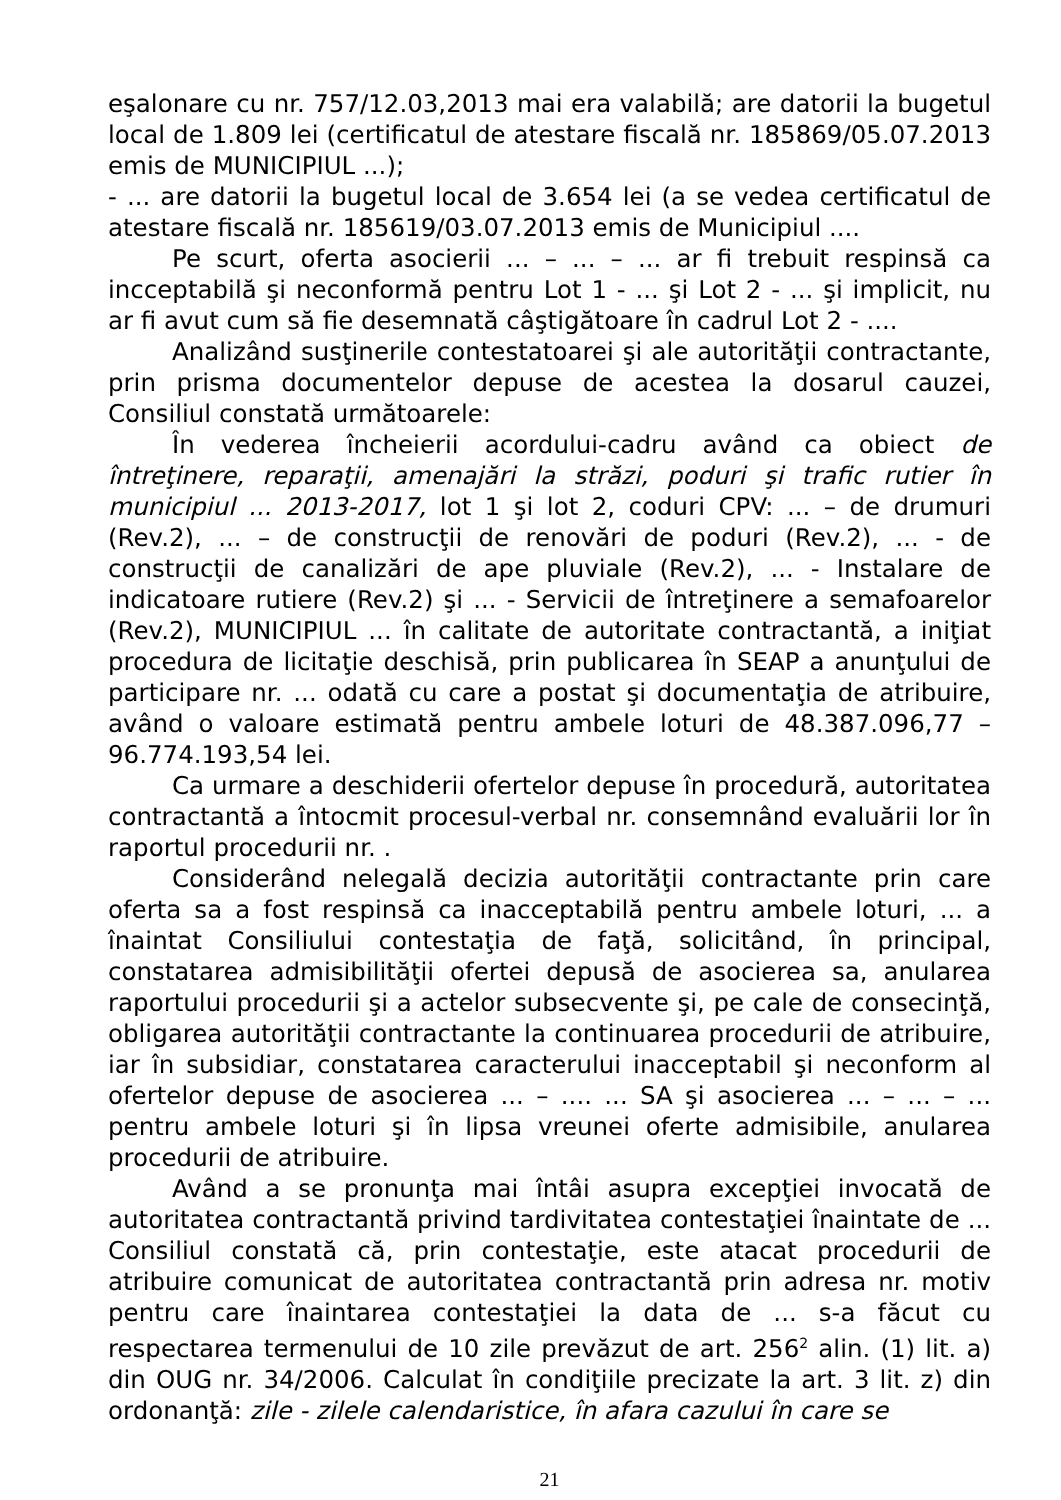eşalonare cu nr. 757/12.03,2013 mai era valabilă; are datorii la bugetul local de 1.809 lei (certificatul de atestare fiscală nr. 185869/05.07.2013 emis de MUNICIPIUL ...);
- ... are datorii la bugetul local de 3.654 lei (a se vedea certificatul de atestare fiscală nr. 185619/03.07.2013 emis de Municipiul ....
Pe scurt, oferta asocierii ... – ... – ... ar fi trebuit respinsă ca incceptabilă şi neconformă pentru Lot 1 - ... şi Lot 2 - ... şi implicit, nu ar fi avut cum să fie desemnată câştigătoare în cadrul Lot 2 - ....
Analizând susţinerile contestatoarei şi ale autorităţii contractante, prin prisma documentelor depuse de acestea la dosarul cauzei, Consiliul constată următoarele:
În vederea încheierii acordului-cadru având ca obiect de întreţinere, reparaţii, amenajări la străzi, poduri şi trafic rutier în municipiul ... 2013-2017, lot 1 şi lot 2, coduri CPV: ... – de drumuri (Rev.2), ... – de construcţii de renovări de poduri (Rev.2), ... - de construcţii de canalizări de ape pluviale (Rev.2), ... - Instalare de indicatoare rutiere (Rev.2) şi ... - Servicii de întreţinere a semafoarelor (Rev.2), MUNICIPIUL ... în calitate de autoritate contractantă, a iniţiat procedura de licitaţie deschisă, prin publicarea în SEAP a anunţului de participare nr. ... odată cu care a postat şi documentaţia de atribuire, având o valoare estimată pentru ambele loturi de 48.387.096,77 – 96.774.193,54 lei.
Ca urmare a deschiderii ofertelor depuse în procedură, autoritatea contractantă a întocmit procesul-verbal nr. consemnând evaluării lor în raportul procedurii nr. .
Considerând nelegală decizia autorităţii contractante prin care oferta sa a fost respinsă ca inacceptabilă pentru ambele loturi, ... a înaintat Consiliului contestaţia de faţă, solicitând, în principal, constatarea admisibilităţii ofertei depusă de asocierea sa, anularea raportului procedurii şi a actelor subsecvente şi, pe cale de consecinţă, obligarea autorităţii contractante la continuarea procedurii de atribuire, iar în subsidiar, constatarea caracterului inacceptabil şi neconform al ofertelor depuse de asocierea ... – .... ... SA şi asocierea ... – ... – ... pentru ambele loturi şi în lipsa vreunei oferte admisibile, anularea procedurii de atribuire.
Având a se pronunţa mai întâi asupra excepţiei invocată de autoritatea contractantă privind tardivitatea contestaţiei înaintate de ... Consiliul constată că, prin contestaţie, este atacat procedurii de atribuire comunicat de autoritatea contractantă prin adresa nr. motiv pentru care înaintarea contestaţiei la data de ... s-a făcut cu respectarea termenului de 10 zile prevăzut de art. 256<sup>2</sup> alin. (1) lit. a) din OUG nr. 34/2006. Calculat în condiţiile precizate la art. 3 lit. z) din ordonanţă: zile - zilele calendaristice, în afara cazului în care se
21